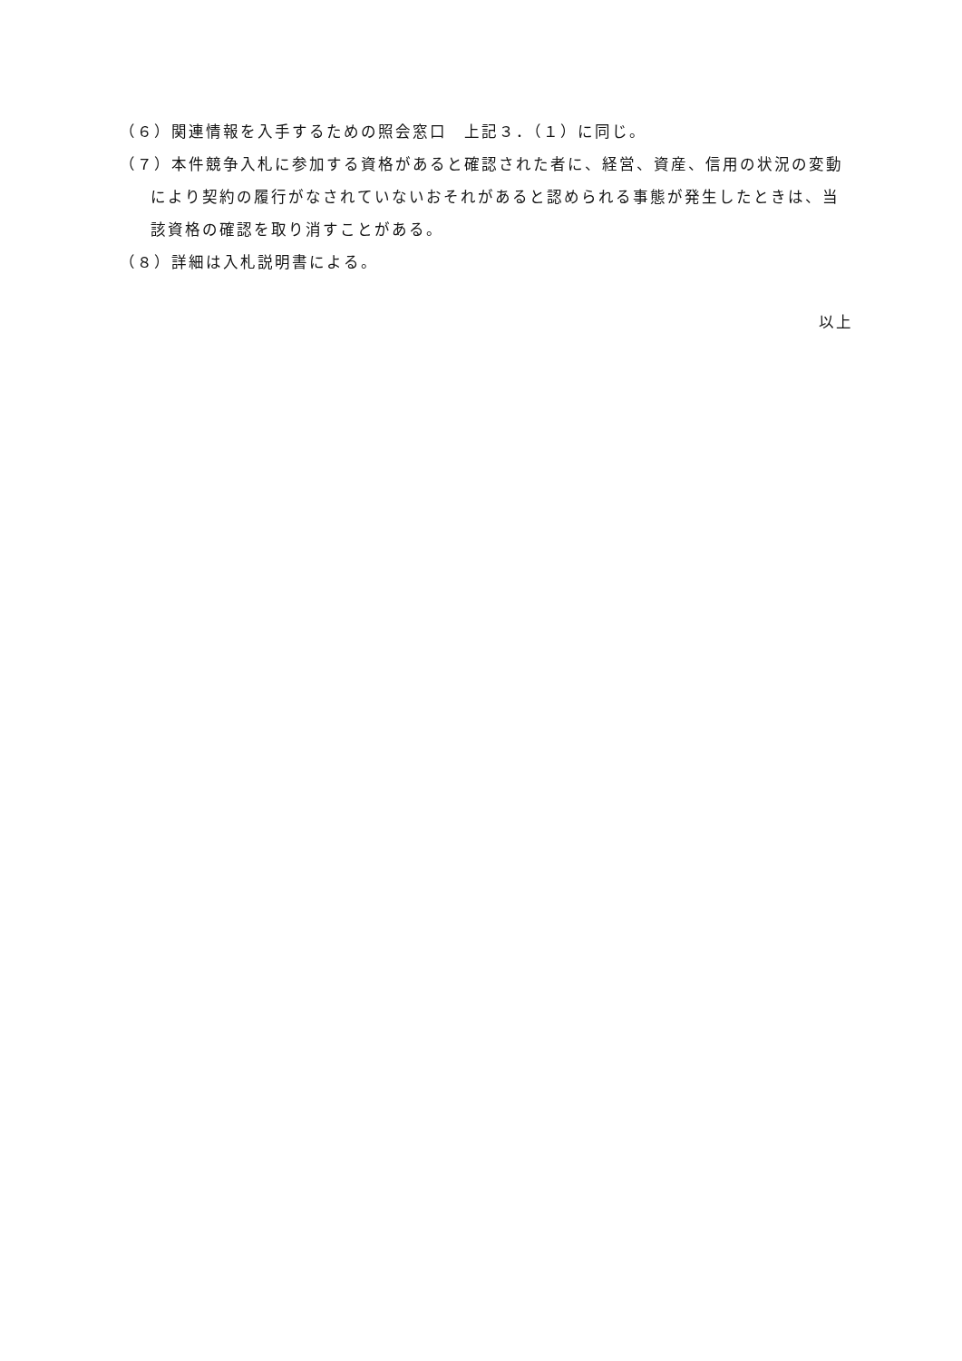（６）関連情報を入手するための照会窓口　上記３．（１）に同じ。
（７）本件競争入札に参加する資格があると確認された者に、経営、資産、信用の状況の変動により契約の履行がなされていないおそれがあると認められる事態が発生したときは、当該資格の確認を取り消すことがある。
（８）詳細は入札説明書による。
以上